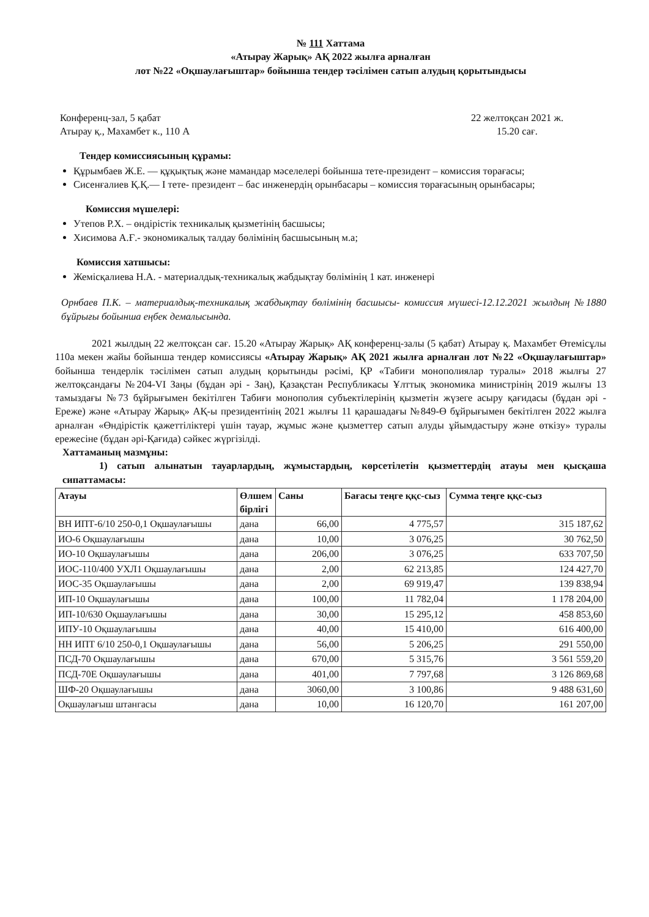№ 111 Хаттама
«Атырау Жарық» АҚ 2022 жылға арналған
лот №22 «Оқшаулағыштар» бойынша тендер тәсілімен сатып алудың қорытындысы
Конференц-зал, 5 қабат
Атырау қ., Махамбет к., 110 А
22 желтоқсан 2021 ж.
15.20 сағ.
Тендер комиссиясының құрамы:
Құрымбаев Ж.Е. — құқықтық және мамандар мәселелері бойынша тете-президент – комиссия төрағасы;
Сисенғалиев Қ.Қ.— I тете- президент – бас инженердің орынбасары – комиссия төрағасының орынбасары;
Комиссия мүшелері:
Утепов Р.Х. – өндірістік техникалық қызметінің басшысы;
Хисимова А.Ғ.- экономикалық талдау бөлімінің басшысының м.а;
Комиссия хатшысы:
Жемісқалиева Н.А. - материалдық-техникалық жабдықтау бөлімінің 1 кат. инженері
Орнбаев П.К. – материалдық-техникалық жабдықтау бөлімінің басшысы- комиссия мүшесі-12.12.2021 жылдың №1880 бұйрығы бойынша еңбек демалысында.
2021 жылдың 22 желтоқсан сағ. 15.20 «Атырау Жарық» АҚ конференц-залы (5 қабат) Атырау қ. Махамбет Өтемісұлы 110а мекен жайы бойынша тендер комиссиясы «Атырау Жарық» АҚ 2021 жылға арналған лот №22 «Оқшаулағыштар» бойынша тендерлік тәсілімен сатып алудың қорытынды рәсімі, ҚР «Табиғи монополиялар туралы» 2018 жылғы 27 желтоқсандағы №204-VI Заңы (бұдан әрі - Заң), Қазақстан Республикасы Ұлттық экономика министрінің 2019 жылғы 13 тамыздағы №73 бұйрығымен бекітілген Табиғи монополия субъектілерінің қызметін жүзеге асыру қағидасы (бұдан әрі - Ереже) және «Атырау Жарық» АҚ-ы президентінің 2021 жылғы 11 қарашадағы №849-Ө бұйрығымен бекітілген 2022 жылға арналған «Өндірістік қажеттіліктері үшін тауар, жұмыс және қызметтер сатып алуды ұйымдастыру және өткізу» туралы ережесіне (бұдан әрі-Қағида) сәйкес жүргізілді.
Хаттаманың мазмұны:
1) сатып алынатын тауарлардың, жұмыстардың, көрсетілетін қызметтердің атауы мен қысқаша сипаттамасы:
| Атауы | Өлшем бірлігі | Саны | Бағасы теңге ққс-сыз | Сумма теңге ққс-сыз |
| --- | --- | --- | --- | --- |
| ВН ИПТ-6/10 250-0,1 Оқшаулағышы | дана | 66,00 | 4 775,57 | 315 187,62 |
| ИО-6 Оқшаулағышы | дана | 10,00 | 3 076,25 | 30 762,50 |
| ИО-10 Оқшаулағышы | дана | 206,00 | 3 076,25 | 633 707,50 |
| ИОС-110/400 УХЛ1 Оқшаулағышы | дана | 2,00 | 62 213,85 | 124 427,70 |
| ИОС-35 Оқшаулағышы | дана | 2,00 | 69 919,47 | 139 838,94 |
| ИП-10 Оқшаулағышы | дана | 100,00 | 11 782,04 | 1 178 204,00 |
| ИП-10/630 Оқшаулағышы | дана | 30,00 | 15 295,12 | 458 853,60 |
| ИПУ-10 Оқшаулағышы | дана | 40,00 | 15 410,00 | 616 400,00 |
| НН ИПТ 6/10 250-0,1 Оқшаулағышы | дана | 56,00 | 5 206,25 | 291 550,00 |
| ПСД-70 Оқшаулағышы | дана | 670,00 | 5 315,76 | 3 561 559,20 |
| ПСД-70Е Оқшаулағышы | дана | 401,00 | 7 797,68 | 3 126 869,68 |
| ШФ-20 Оқшаулағышы | дана | 3060,00 | 3 100,86 | 9 488 631,60 |
| Оқшаулағыш штангасы | дана | 10,00 | 16 120,70 | 161 207,00 |